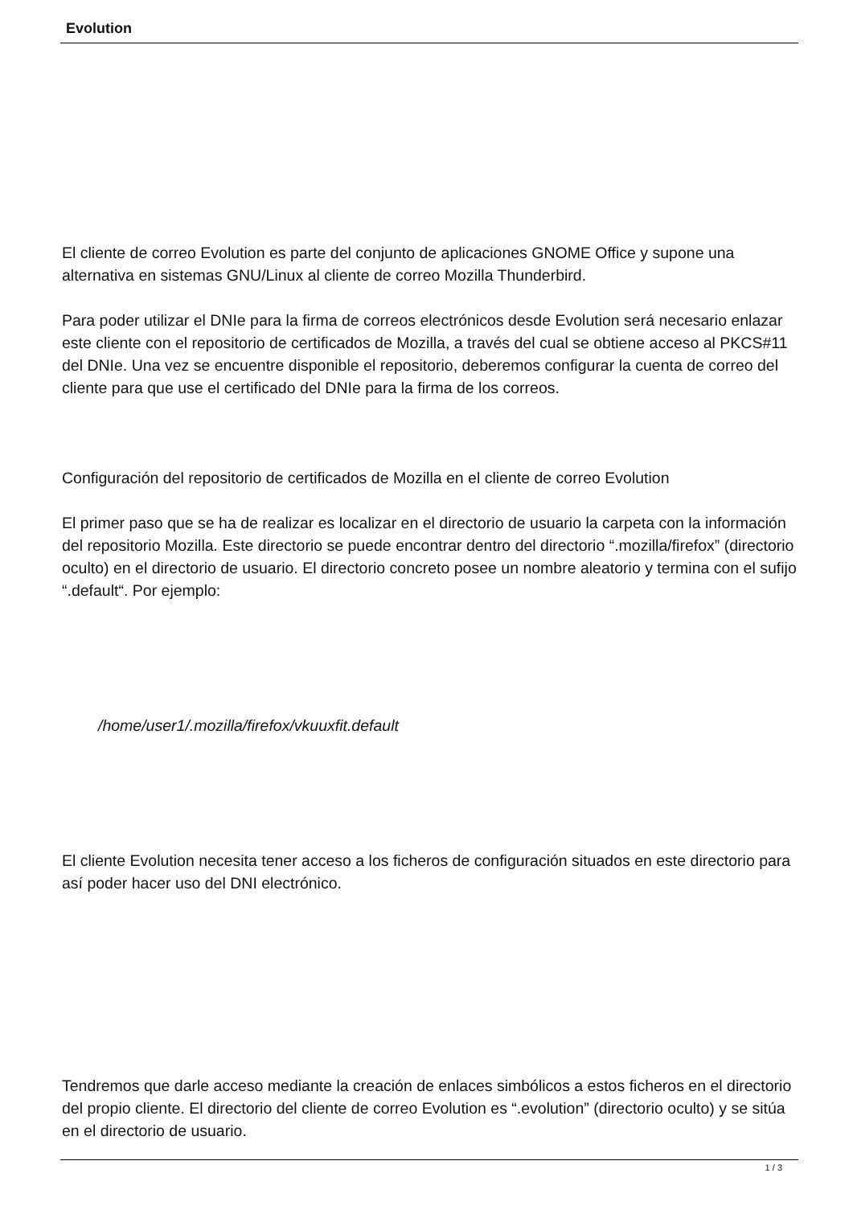Evolution
El cliente de correo Evolution es parte del conjunto de aplicaciones GNOME Office y supone una alternativa en sistemas GNU/Linux al cliente de correo Mozilla Thunderbird.
Para poder utilizar el DNIe para la firma de correos electrónicos desde Evolution será necesario enlazar este cliente con el repositorio de certificados de Mozilla, a través del cual se obtiene acceso al PKCS#11 del DNIe. Una vez se encuentre disponible el repositorio, deberemos configurar la cuenta de correo del cliente para que use el certificado del DNIe para la firma de los correos.
Configuración del repositorio de certificados de Mozilla en el cliente de correo Evolution
El primer paso que se ha de realizar es localizar en el directorio de usuario la carpeta con la información del repositorio Mozilla. Este directorio se puede encontrar dentro del directorio “.mozilla/firefox” (directorio oculto) en el directorio de usuario. El directorio concreto posee un nombre aleatorio y termina con el sufijo “.default“. Por ejemplo:
/home/user1/.mozilla/firefox/vkuuxfit.default
El cliente Evolution necesita tener acceso a los ficheros de configuración situados en este directorio para así poder hacer uso del DNI electrónico.
Tendremos que darle acceso mediante la creación de enlaces simbólicos a estos ficheros en el directorio del propio cliente. El directorio del cliente de correo Evolution es “.evolution” (directorio oculto) y se sitúa en el directorio de usuario.
1 / 3